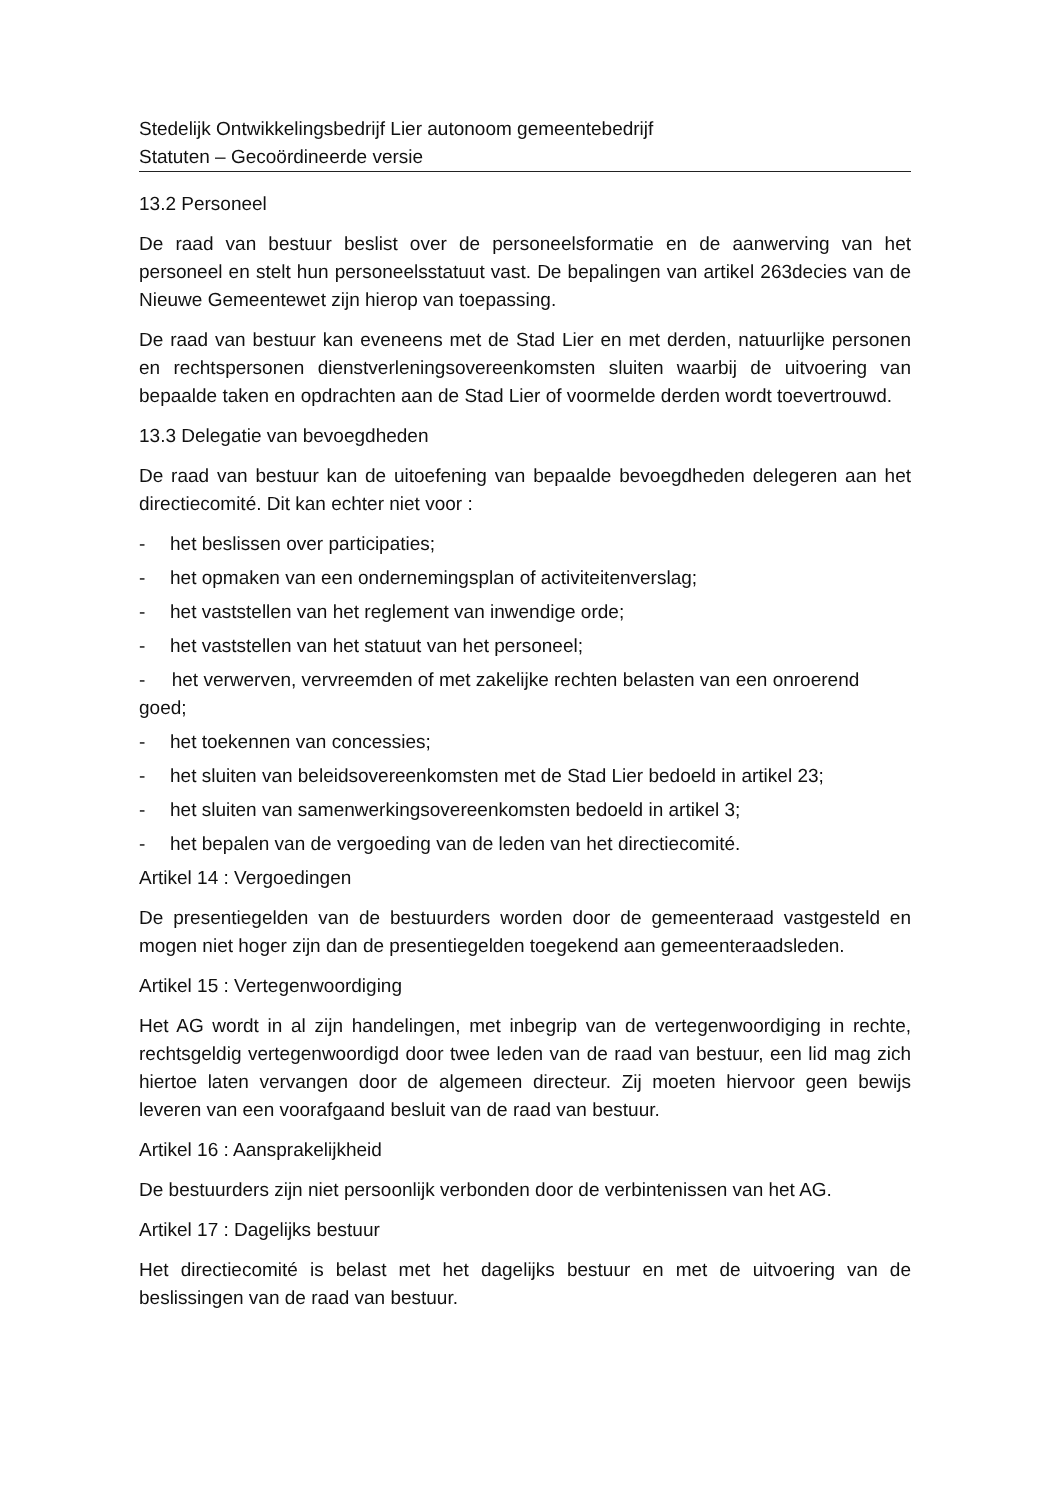Stedelijk Ontwikkelingsbedrijf Lier autonoom gemeentebedrijf
Statuten – Gecoördineerde versie
13.2 Personeel
De raad van bestuur beslist over de personeelsformatie en de aanwerving van het personeel en stelt hun personeelsstatuut vast. De bepalingen van artikel 263decies van de Nieuwe Gemeentewet zijn hierop van toepassing.
De raad van bestuur kan eveneens met de Stad Lier en met derden, natuurlijke personen en rechtspersonen dienstverleningsovereenkomsten sluiten waarbij de uitvoering van bepaalde taken en opdrachten aan de Stad Lier of voormelde derden wordt toevertrouwd.
13.3 Delegatie van bevoegdheden
De raad van bestuur kan de uitoefening van bepaalde bevoegdheden delegeren aan het directiecomité. Dit kan echter niet voor :
- het beslissen over participaties;
- het opmaken van een ondernemingsplan of activiteitenverslag;
- het vaststellen van het reglement van inwendige orde;
- het vaststellen van het statuut van het personeel;
- het verwerven, vervreemden of met zakelijke rechten belasten van een onroerend goed;
- het toekennen van concessies;
- het sluiten van beleidsovereenkomsten met de Stad Lier bedoeld in artikel 23;
- het sluiten van samenwerkingsovereenkomsten bedoeld in artikel 3;
- het bepalen van de vergoeding van de leden van het directiecomité.
Artikel 14 : Vergoedingen
De presentiegelden van de bestuurders worden door de gemeenteraad vastgesteld en mogen niet hoger zijn dan de presentiegelden toegekend aan gemeenteraadsleden.
Artikel 15 : Vertegenwoordiging
Het AG wordt in al zijn handelingen, met inbegrip van de vertegenwoordiging in rechte, rechtsgeldig vertegenwoordigd door twee leden van de raad van bestuur, een lid mag zich hiertoe laten vervangen door de algemeen directeur. Zij moeten hiervoor geen bewijs leveren van een voorafgaand besluit van de raad van bestuur.
Artikel 16 : Aansprakelijkheid
De bestuurders zijn niet persoonlijk verbonden door de verbintenissen van het AG.
Artikel 17 : Dagelijks bestuur
Het directiecomité is belast met het dagelijks bestuur en met de uitvoering van de beslissingen van de raad van bestuur.